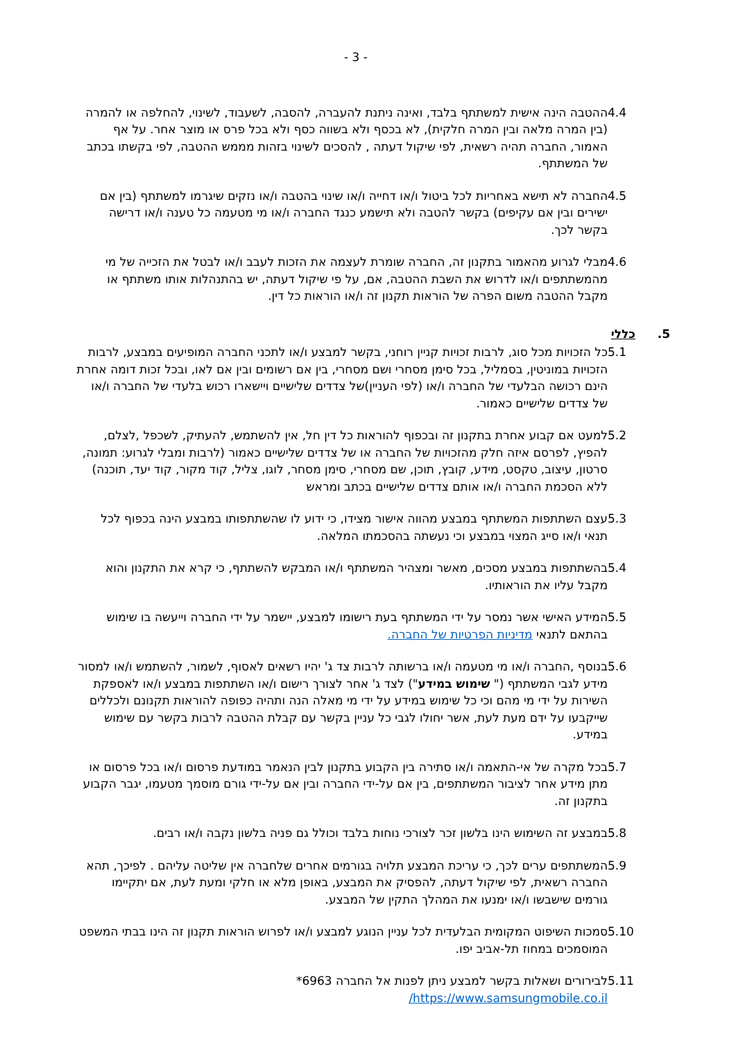- 3 -
4.4 ההטבה הינה אישית למשתתף בלבד, ואינה ניתנת להעברה, להסבה, לשעבוד, לשינוי, להחלפה או להמרה (בין המרה מלאה ובין המרה חלקית), לא בכסף ולא בשווה כסף ולא בכל פרס או מוצר אחר. על אף האמור, החברה תהיה רשאית, לפי שיקול דעתה , להסכים לשינוי בזהות מממש ההטבה, לפי בקשתו בכתב של המשתתף.
4.5 החברה לא תישא באחריות לכל ביטול ו/או דחייה ו/או שינוי בהטבה ו/או נזקים שיגרמו למשתתף (בין אם ישירים ובין אם עקיפים) בקשר להטבה ולא תישמע כנגד החברה ו/או מי מטעמה כל טענה ו/או דרישה בקשר לכך.
4.6 מבלי לגרוע מהאמור בתקנון זה, החברה שומרת לעצמה את הזכות לעבב ו/או לבטל את הזכייה של מי מהמשתתפים ו/או לדרוש את השבת ההטבה, אם, על פי שיקול דעתה, יש בהתנהלות אותו משתתף או מקבל ההטבה משום הפרה של הוראות תקנון זה ו/או הוראות כל דין.
5. כללי
5.1 כל הזכויות מכל סוג, לרבות זכויות קניין רוחני, בקשר למבצע ו/או לתכני החברה המופיעים במבצע, לרבות הזכויות במוניטין, בסמליל, בכל סימן מסחרי ושם מסחרי, בין אם רשומים ובין אם לאו, ובכל זכות דומה אחרת הינם רכושה הבלעדי של החברה ו/או (לפי העניין)של צדדים שלישיים ויישארו רכוש בלעדי של החברה ו/או של צדדים שלישיים כאמור.
5.2 למעט אם קבוע אחרת בתקנון זה ובכפוף להוראות כל דין חל, אין להשתמש, להעתיק, לשכפל ,לצלם, להפיץ, לפרסם איזה חלק מהזכויות של החברה או של צדדים שלישיים כאמור (לרבות ומבלי לגרוע: תמונה, סרטון, עיצוב, טקסט, מידע, קובץ, תוכן, שם מסחרי, סימן מסחר, לוגו, צליל, קוד מקור, קוד יעד, תוכנה) ללא הסכמת החברה ו/או אותם צדדים שלישיים בכתב ומראש
5.3 עצם השתתפות המשתתף במבצע מהווה אישור מצידו, כי ידוע לו שהשתתפותו במבצע הינה בכפוף לכל תנאי ו/או סייג המצוי במבצע וכי נעשתה בהסכמתו המלאה.
5.4 בהשתתפות במבצע מסכים, מאשר ומצהיר המשתתף ו/או המבקש להשתתף, כי קרא את התקנון והוא מקבל עליו את הוראותיו.
5.5 המידע האישי אשר נמסר על ידי המשתתף בעת רישומו למבצע, יישמר על ידי החברה וייעשה בו שימוש בהתאם לתנאי מדיניות הפרטיות של החברה.
5.6 בנוסף ,החברה ו/או מי מטעמה ו/או ברשותה לרבות צד ג' יהיו רשאים לאסוף, לשמור, להשתמש ו/או למסור מידע לגבי המשתתף (" שימוש במידע") לצד ג' אחר לצורך רישום ו/או השתתפות במבצע ו/או לאספקת השירות על ידי מי מהם וכי כל שימוש במידע על ידי מי מאלה הנה ותהיה כפופה להוראות תקנונם ולכללים שייקבעו על ידם מעת לעת, אשר יחולו לגבי כל עניין בקשר עם קבלת ההטבה לרבות בקשר עם שימוש במידע.
5.7 בכל מקרה של אי-התאמה ו/או סתירה בין הקבוע בתקנון לבין הנאמר במודעת פרסום ו/או בכל פרסום או מתן מידע אחר לציבור המשתתפים, בין אם על-ידי החברה ובין אם על-ידי גורם מוסמך מטעמו, יגבר הקבוע בתקנון זה.
5.8 במבצע זה השימוש הינו בלשון זכר לצורכי נוחות בלבד וכולל גם פניה בלשון נקבה ו/או רבים.
5.9 המשתתפים ערים לכך, כי עריכת המבצע תלויה בגורמים אחרים שלחברה אין שליטה עליהם . לפיכך, תהא החברה רשאית, לפי שיקול דעתה, להפסיק את המבצע, באופן מלא או חלקי ומעת לעת, אם יתקיימו גורמים שישבשו ו/או ימנעו את המהלך התקין של המבצע.
5.10
סמכות השיפוט המקומית הבלעדית לכל עניין הנוגע למבצע ו/או לפרוש הוראות תקנון זה הינו בבתי המשפט המוסמכים במחוז תל-אביב יפו.
5.11
לבירורים ושאלות בקשר למבצע ניתן לפנות אל החברה 6963*
https://www.samsungmobile.co.il/